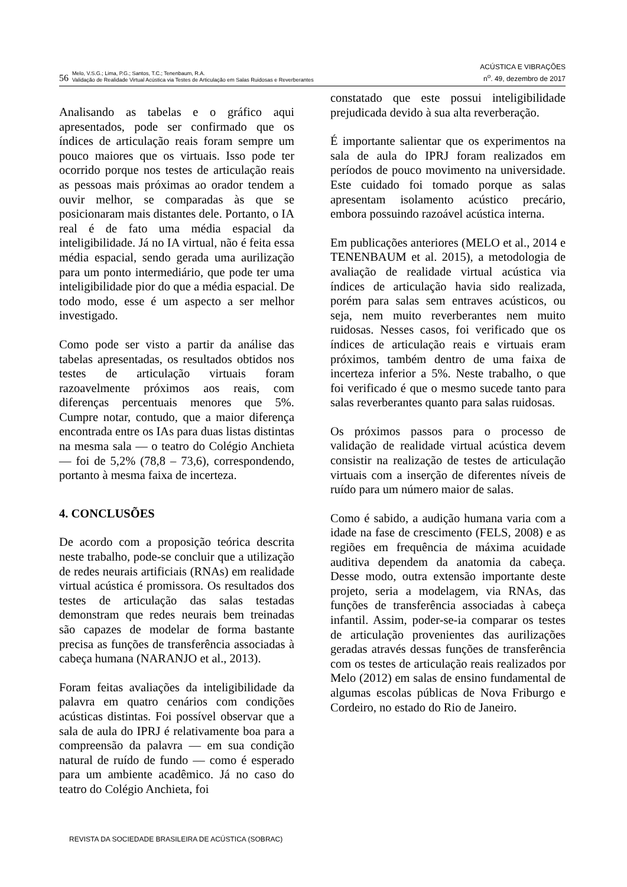56
Melo, V.S.G.; Lima, P.G.; Santos, T.C.; Tenenbaum, R.A.
Validação de Realidade Virtual Acústica via Testes de Articulação em Salas Ruidosas e Reverberantes
ACÚSTICA E VIBRAÇÕES
n<sup>o</sup>. 49, dezembro de 2017
Analisando as tabelas e o gráfico aqui apresentados, pode ser confirmado que os índices de articulação reais foram sempre um pouco maiores que os virtuais. Isso pode ter ocorrido porque nos testes de articulação reais as pessoas mais próximas ao orador tendem a ouvir melhor, se comparadas às que se posicionaram mais distantes dele. Portanto, o IA real é de fato uma média espacial da inteligibilidade. Já no IA virtual, não é feita essa média espacial, sendo gerada uma aurilização para um ponto intermediário, que pode ter uma inteligibilidade pior do que a média espacial. De todo modo, esse é um aspecto a ser melhor investigado.
Como pode ser visto a partir da análise das tabelas apresentadas, os resultados obtidos nos testes de articulação virtuais foram razoavelmente próximos aos reais, com diferenças percentuais menores que 5%. Cumpre notar, contudo, que a maior diferença encontrada entre os IAs para duas listas distintas na mesma sala — o teatro do Colégio Anchieta — foi de 5,2% (78,8 – 73,6), correspondendo, portanto à mesma faixa de incerteza.
4. CONCLUSÕES
De acordo com a proposição teórica descrita neste trabalho, pode-se concluir que a utilização de redes neurais artificiais (RNAs) em realidade virtual acústica é promissora. Os resultados dos testes de articulação das salas testadas demonstram que redes neurais bem treinadas são capazes de modelar de forma bastante precisa as funções de transferência associadas à cabeça humana (NARANJO et al., 2013).
Foram feitas avaliações da inteligibilidade da palavra em quatro cenários com condições acústicas distintas. Foi possível observar que a sala de aula do IPRJ é relativamente boa para a compreensão da palavra — em sua condição natural de ruído de fundo — como é esperado para um ambiente acadêmico. Já no caso do teatro do Colégio Anchieta, foi
constatado que este possui inteligibilidade prejudicada devido à sua alta reverberação.
É importante salientar que os experimentos na sala de aula do IPRJ foram realizados em períodos de pouco movimento na universidade. Este cuidado foi tomado porque as salas apresentam isolamento acústico precário, embora possuindo razoável acústica interna.
Em publicações anteriores (MELO et al., 2014 e TENENBAUM et al. 2015), a metodologia de avaliação de realidade virtual acústica via índices de articulação havia sido realizada, porém para salas sem entraves acústicos, ou seja, nem muito reverberantes nem muito ruidosas. Nesses casos, foi verificado que os índices de articulação reais e virtuais eram próximos, também dentro de uma faixa de incerteza inferior a 5%. Neste trabalho, o que foi verificado é que o mesmo sucede tanto para salas reverberantes quanto para salas ruidosas.
Os próximos passos para o processo de validação de realidade virtual acústica devem consistir na realização de testes de articulação virtuais com a inserção de diferentes níveis de ruído para um número maior de salas.
Como é sabido, a audição humana varia com a idade na fase de crescimento (FELS, 2008) e as regiões em frequência de máxima acuidade auditiva dependem da anatomia da cabeça. Desse modo, outra extensão importante deste projeto, seria a modelagem, via RNAs, das funções de transferência associadas à cabeça infantil. Assim, poder-se-ia comparar os testes de articulação provenientes das aurilizações geradas através dessas funções de transferência com os testes de articulação reais realizados por Melo (2012) em salas de ensino fundamental de algumas escolas públicas de Nova Friburgo e Cordeiro, no estado do Rio de Janeiro.
REVISTA DA SOCIEDADE BRASILEIRA DE ACÚSTICA (SOBRAC)